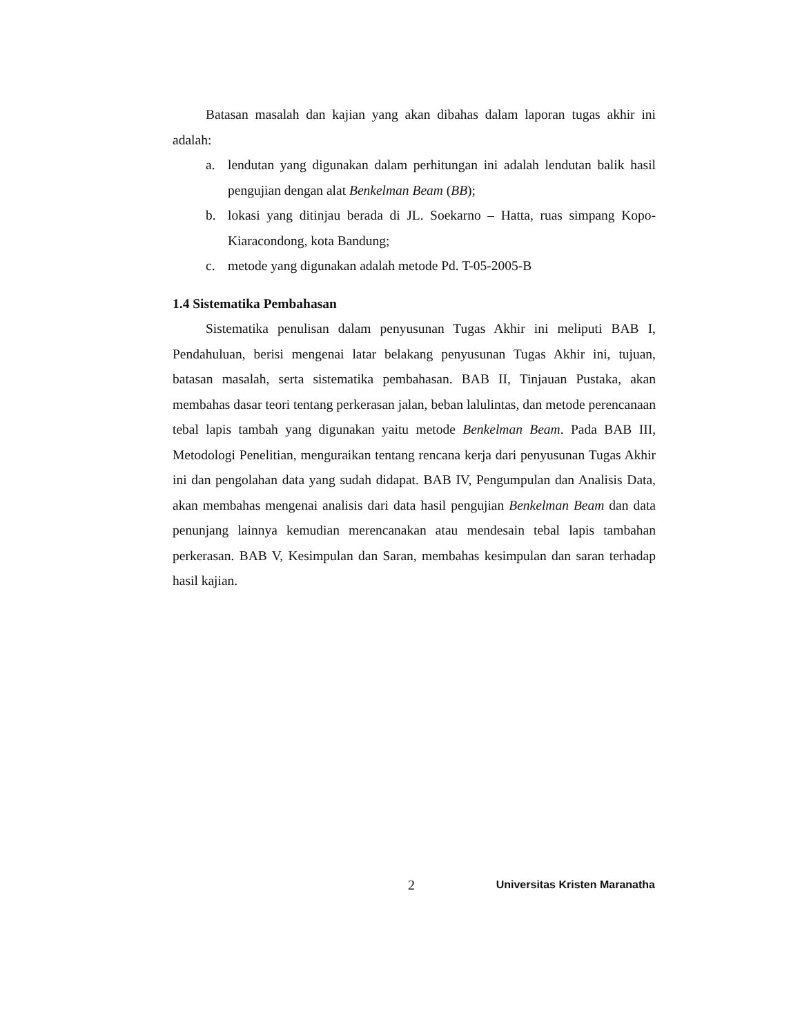Batasan masalah dan kajian yang akan dibahas dalam laporan tugas akhir ini adalah:
a. lendutan yang digunakan dalam perhitungan ini adalah lendutan balik hasil pengujian dengan alat Benkelman Beam (BB);
b. lokasi yang ditinjau berada di JL. Soekarno – Hatta, ruas simpang Kopo-Kiaracondong, kota Bandung;
c. metode yang digunakan adalah metode Pd. T-05-2005-B
1.4 Sistematika Pembahasan
Sistematika penulisan dalam penyusunan Tugas Akhir ini meliputi BAB I, Pendahuluan, berisi mengenai latar belakang penyusunan Tugas Akhir ini, tujuan, batasan masalah, serta sistematika pembahasan. BAB II, Tinjauan Pustaka, akan membahas dasar teori tentang perkerasan jalan, beban lalulintas, dan metode perencanaan tebal lapis tambah yang digunakan yaitu metode Benkelman Beam. Pada BAB III, Metodologi Penelitian, menguraikan tentang rencana kerja dari penyusunan Tugas Akhir ini dan pengolahan data yang sudah didapat. BAB IV, Pengumpulan dan Analisis Data, akan membahas mengenai analisis dari data hasil pengujian Benkelman Beam dan data penunjang lainnya kemudian merencanakan atau mendesain tebal lapis tambahan perkerasan. BAB V, Kesimpulan dan Saran, membahas kesimpulan dan saran terhadap hasil kajian.
2 Universitas Kristen Maranatha